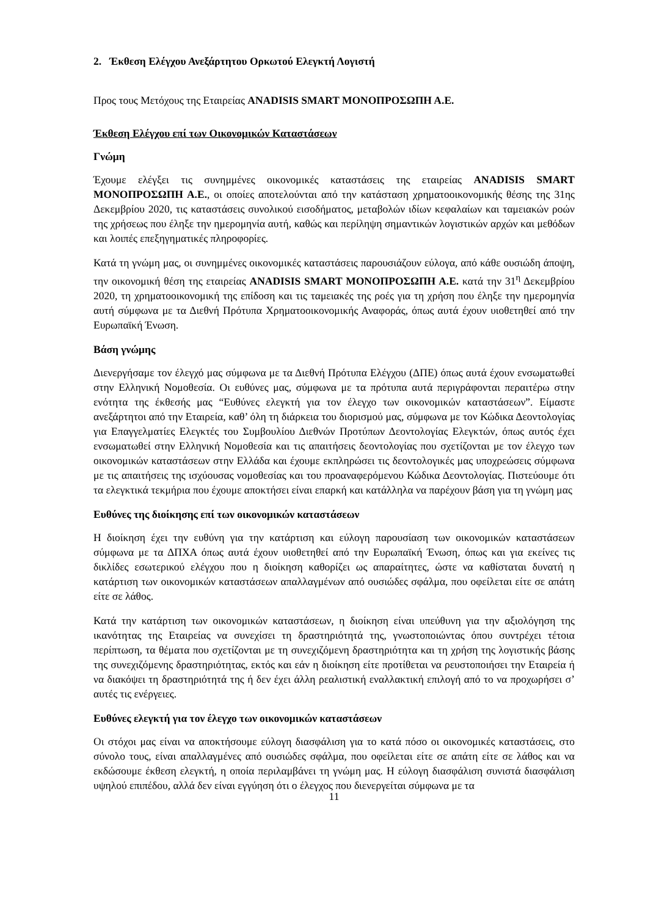2. Έκθεση Ελέγχου Ανεξάρτητου Ορκωτού Ελεγκτή Λογιστή
Προς τους Μετόχους της Εταιρείας ANADISIS SMART ΜΟΝΟΠΡΟΣΩΠΗ Α.Ε.
Έκθεση Ελέγχου επί των Οικονομικών Καταστάσεων
Γνώμη
Έχουμε ελέγξει τις συνημμένες οικονομικές καταστάσεις της εταιρείας ANADISIS SMART ΜΟΝΟΠΡΟΣΩΠΗ Α.Ε., οι οποίες αποτελούνται από την κατάσταση χρηματοοικονομικής θέσης της 31ης Δεκεμβρίου 2020, τις καταστάσεις συνολικού εισοδήματος, μεταβολών ιδίων κεφαλαίων και ταμειακών ροών της χρήσεως που έληξε την ημερομηνία αυτή, καθώς και περίληψη σημαντικών λογιστικών αρχών και μεθόδων και λοιπές επεξηγηματικές πληροφορίες.
Κατά τη γνώμη μας, οι συνημμένες οικονομικές καταστάσεις παρουσιάζουν εύλογα, από κάθε ουσιώδη άποψη, την οικονομική θέση της εταιρείας ANADISIS SMART ΜΟΝΟΠΡΟΣΩΠΗ Α.Ε. κατά την 31<sup>η</sup> Δεκεμβρίου 2020, τη χρηματοοικονομική της επίδοση και τις ταμειακές της ροές για τη χρήση που έληξε την ημερομηνία αυτή σύμφωνα με τα Διεθνή Πρότυπα Χρηματοοικονομικής Αναφοράς, όπως αυτά έχουν υιοθετηθεί από την Ευρωπαϊκή Ένωση.
Βάση γνώμης
Διενεργήσαμε τον έλεγχό μας σύμφωνα με τα Διεθνή Πρότυπα Ελέγχου (ΔΠΕ) όπως αυτά έχουν ενσωματωθεί στην Ελληνική Νομοθεσία. Οι ευθύνες μας, σύμφωνα με τα πρότυπα αυτά περιγράφονται περαιτέρω στην ενότητα της έκθεσής μας “Ευθύνες ελεγκτή για τον έλεγχο των οικονομικών καταστάσεων”. Είμαστε ανεξάρτητοι από την Εταιρεία, καθ’ όλη τη διάρκεια του διορισμού μας, σύμφωνα με τον Κώδικα Δεοντολογίας για Επαγγελματίες Ελεγκτές του Συμβουλίου Διεθνών Προτύπων Δεοντολογίας Ελεγκτών, όπως αυτός έχει ενσωματωθεί στην Ελληνική Νομοθεσία και τις απαιτήσεις δεοντολογίας που σχετίζονται με τον έλεγχο των οικονομικών καταστάσεων στην Ελλάδα και έχουμε εκπληρώσει τις δεοντολογικές μας υποχρεώσεις σύμφωνα με τις απαιτήσεις της ισχύουσας νομοθεσίας και του προαναφερόμενου Κώδικα Δεοντολογίας. Πιστεύουμε ότι τα ελεγκτικά τεκμήρια που έχουμε αποκτήσει είναι επαρκή και κατάλληλα να παρέχουν βάση για τη γνώμη μας
Ευθύνες της διοίκησης επί των οικονομικών καταστάσεων
Η διοίκηση έχει την ευθύνη για την κατάρτιση και εύλογη παρουσίαση των οικονομικών καταστάσεων σύμφωνα με τα ΔΠΧΑ όπως αυτά έχουν υιοθετηθεί από την Ευρωπαϊκή Ένωση, όπως και για εκείνες τις δικλίδες εσωτερικού ελέγχου που η διοίκηση καθορίζει ως απαραίτητες, ώστε να καθίσταται δυνατή η κατάρτιση των οικονομικών καταστάσεων απαλλαγμένων από ουσιώδες σφάλμα, που οφείλεται είτε σε απάτη είτε σε λάθος.
Κατά την κατάρτιση των οικονομικών καταστάσεων, η διοίκηση είναι υπεύθυνη για την αξιολόγηση της ικανότητας της Εταιρείας να συνεχίσει τη δραστηριότητά της, γνωστοποιώντας όπου συντρέχει τέτοια περίπτωση, τα θέματα που σχετίζονται με τη συνεχιζόμενη δραστηριότητα και τη χρήση της λογιστικής βάσης της συνεχιζόμενης δραστηριότητας, εκτός και εάν η διοίκηση είτε προτίθεται να ρευστοποιήσει την Εταιρεία ή να διακόψει τη δραστηριότητά της ή δεν έχει άλλη ρεαλιστική εναλλακτική επιλογή από το να προχωρήσει σ’ αυτές τις ενέργειες.
Ευθύνες ελεγκτή για τον έλεγχο των οικονομικών καταστάσεων
Οι στόχοι μας είναι να αποκτήσουμε εύλογη διασφάλιση για το κατά πόσο οι οικονομικές καταστάσεις, στο σύνολο τους, είναι απαλλαγμένες από ουσιώδες σφάλμα, που οφείλεται είτε σε απάτη είτε σε λάθος και να εκδώσουμε έκθεση ελεγκτή, η οποία περιλαμβάνει τη γνώμη μας. Η εύλογη διασφάλιση συνιστά διασφάλιση υψηλού επιπέδου, αλλά δεν είναι εγγύηση ότι ο έλεγχος που διενεργείται σύμφωνα με τα
11